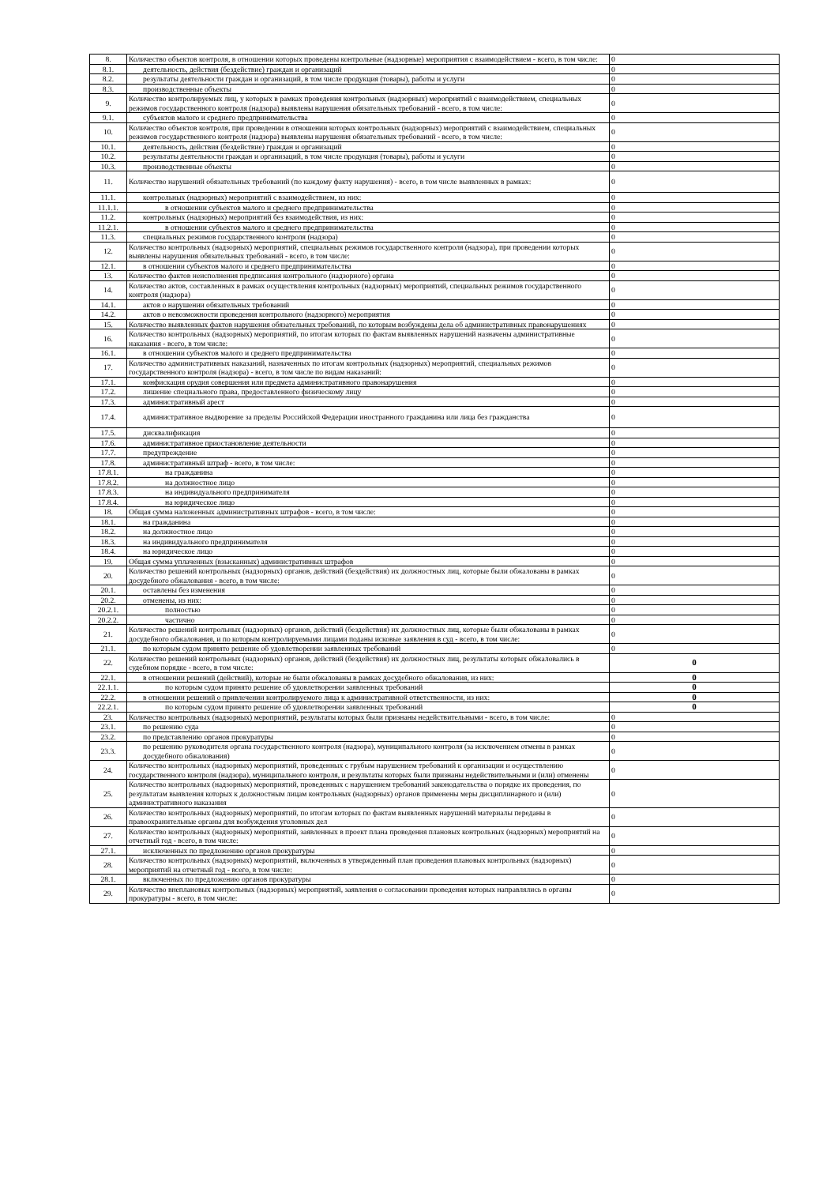| 8. | Количество объектов контроля, в отношении которых проведены контрольные (надзорные) мероприятия с взаимодействием - всего, в том числе: | 0 |
| 8.1. | деятельность, действия (бездействие) граждан и организаций | 0 |
| 8.2. | результаты деятельности граждан и организаций, в том числе продукция (товары), работы и услуги | 0 |
| 8.3. | производственные объекты | 0 |
| 9. | Количество контролируемых лиц, у которых в рамках проведения контрольных (надзорных) мероприятий с взаимодействием, специальных режимов государственного контроля (надзора) выявлены нарушения обязательных требований - всего, в том числе: | 0 |
| 9.1. | субъектов малого и среднего предпринимательства | 0 |
| 10. | Количество объектов контроля, при проведении в отношении которых контрольных (надзорных) мероприятий с взаимодействием, специальных режимов государственного контроля (надзора) выявлены нарушения обязательных требований - всего, в том числе: | 0 |
| 10.1. | деятельность, действия (бездействие) граждан и организаций | 0 |
| 10.2. | результаты деятельности граждан и организаций, в том числе продукция (товары), работы и услуги | 0 |
| 10.3. | производственные объекты | 0 |
| 11. | Количество нарушений обязательных требований (по каждому факту нарушения) - всего, в том числе выявленных в рамках: | 0 |
| 11.1. | контрольных (надзорных) мероприятий с взаимодействием, из них: | 0 |
| 11.1.1. | в отношении субъектов малого и среднего предпринимательства | 0 |
| 11.2. | контрольных (надзорных) мероприятий без взаимодействия, из них: | 0 |
| 11.2.1. | в отношении субъектов малого и среднего предпринимательства | 0 |
| 11.3. | специальных режимов государственного контроля (надзора) | 0 |
| 12. | Количество контрольных (надзорных) мероприятий, специальных режимов государственного контроля (надзора), при проведении которых выявлены нарушения обязательных требований - всего, в том числе: | 0 |
| 12.1. | в отношении субъектов малого и среднего предпринимательства | 0 |
| 13. | Количество фактов неисполнения предписания контрольного (надзорного) органа | 0 |
| 14. | Количество актов, составленных в рамках осуществления контрольных (надзорных) мероприятий, специальных режимов государственного контроля (надзора) | 0 |
| 14.1. | актов о нарушении обязательных требований | 0 |
| 14.2. | актов о невозможности проведения контрольного (надзорного) мероприятия | 0 |
| 15. | Количество выявленных фактов нарушения обязательных требований, по которым возбуждены дела об административных правонарушениях | 0 |
| 16. | Количество контрольных (надзорных) мероприятий, по итогам которых по фактам выявленных нарушений назначены административные наказания - всего, в том числе: | 0 |
| 16.1. | в отношении субъектов малого и среднего предпринимательства | 0 |
| 17. | Количество административных наказаний, назначенных по итогам контрольных (надзорных) мероприятий, специальных режимов государственного контроля (надзора) - всего, в том числе по видам наказаний: | 0 |
| 17.1. | конфискация орудия совершения или предмета административного правонарушения | 0 |
| 17.2. | лишение специального права, предоставленного физическому лицу | 0 |
| 17.3. | административный арест | 0 |
| 17.4. | административное выдворение за пределы Российской Федерации иностранного гражданина или лица без гражданства | 0 |
| 17.5. | дисквалификация | 0 |
| 17.6. | административное приостановление деятельности | 0 |
| 17.7. | предупреждение | 0 |
| 17.8. | административный штраф - всего, в том числе: | 0 |
| 17.8.1. | на гражданина | 0 |
| 17.8.2. | на должностное лицо | 0 |
| 17.8.3. | на индивидуального предпринимателя | 0 |
| 17.8.4. | на юридическое лицо | 0 |
| 18. | Общая сумма наложенных административных штрафов - всего, в том числе: | 0 |
| 18.1. | на гражданина | 0 |
| 18.2. | на должностное лицо | 0 |
| 18.3. | на индивидуального предпринимателя | 0 |
| 18.4. | на юридическое лицо | 0 |
| 19. | Общая сумма уплаченных (взысканных) административных штрафов | 0 |
| 20. | Количество решений контрольных (надзорных) органов, действий (бездействия) их должностных лиц, которые были обжалованы в рамках досудебного обжалования - всего, в том числе: | 0 |
| 20.1. | оставлены без изменения | 0 |
| 20.2. | отменены, из них: | 0 |
| 20.2.1. | полностью | 0 |
| 20.2.2. | частично | 0 |
| 21. | Количество решений контрольных (надзорных) органов, действий (бездействия) их должностных лиц, которые были обжалованы в рамках досудебного обжалования, и по которым контролируемыми лицами поданы исковые заявления в суд - всего, в том числе: | 0 |
| 21.1. | по которым судом принято решение об удовлетворении заявленных требований | 0 |
| 22. | Количество решений контрольных (надзорных) органов, действий (бездействия) их должностных лиц, результаты которых обжаловались в судебном порядке - всего, в том числе: | 0 |
| 22.1. | в отношении решений (действий), которые не были обжалованы в рамках досудебного обжалования, из них: | 0 |
| 22.1.1. | по которым судом принято решение об удовлетворении заявленных требований | 0 |
| 22.2. | в отношении решений о привлечении контролируемого лица к административной ответственности, из них: | 0 |
| 22.2.1. | по которым судом принято решение об удовлетворении заявленных требований | 0 |
| 23. | Количество контрольных (надзорных) мероприятий, результаты которых были признаны недействительными - всего, в том числе: | 0 |
| 23.1. | по решению суда | 0 |
| 23.2. | по представлению органов прокуратуры | 0 |
| 23.3. | по решению руководителя органа государственного контроля (надзора), муниципального контроля (за исключением отмены в рамках досудебного обжалования) | 0 |
| 24. | Количество контрольных (надзорных) мероприятий, проведенных с грубым нарушением требований к организации и осуществлению государственного контроля (надзора), муниципального контроля, и результаты которых были признаны недействительными и (или) отменены | 0 |
| 25. | Количество контрольных (надзорных) мероприятий, проведенных с нарушением требований законодательства о порядке их проведения, по результатам выявления которых к должностным лицам контрольных (надзорных) органов применены меры дисциплинарного и (или) административного наказания | 0 |
| 26. | Количество контрольных (надзорных) мероприятий, по итогам которых по фактам выявленных нарушений материалы переданы в правоохранительные органы для возбуждения уголовных дел | 0 |
| 27. | Количество контрольных (надзорных) мероприятий, заявленных в проект плана проведения плановых контрольных (надзорных) мероприятий на отчетный год - всего, в том числе: | 0 |
| 27.1. | исключенных по предложению органов прокуратуры | 0 |
| 28. | Количество контрольных (надзорных) мероприятий, включенных в утвержденный план проведения плановых контрольных (надзорных) мероприятий на отчетный год - всего, в том числе: | 0 |
| 28.1. | включенных по предложению органов прокуратуры | 0 |
| 29. | Количество внеплановых контрольных (надзорных) мероприятий, заявления о согласовании проведения которых направлялись в органы прокуратуры - всего, в том числе: | 0 |